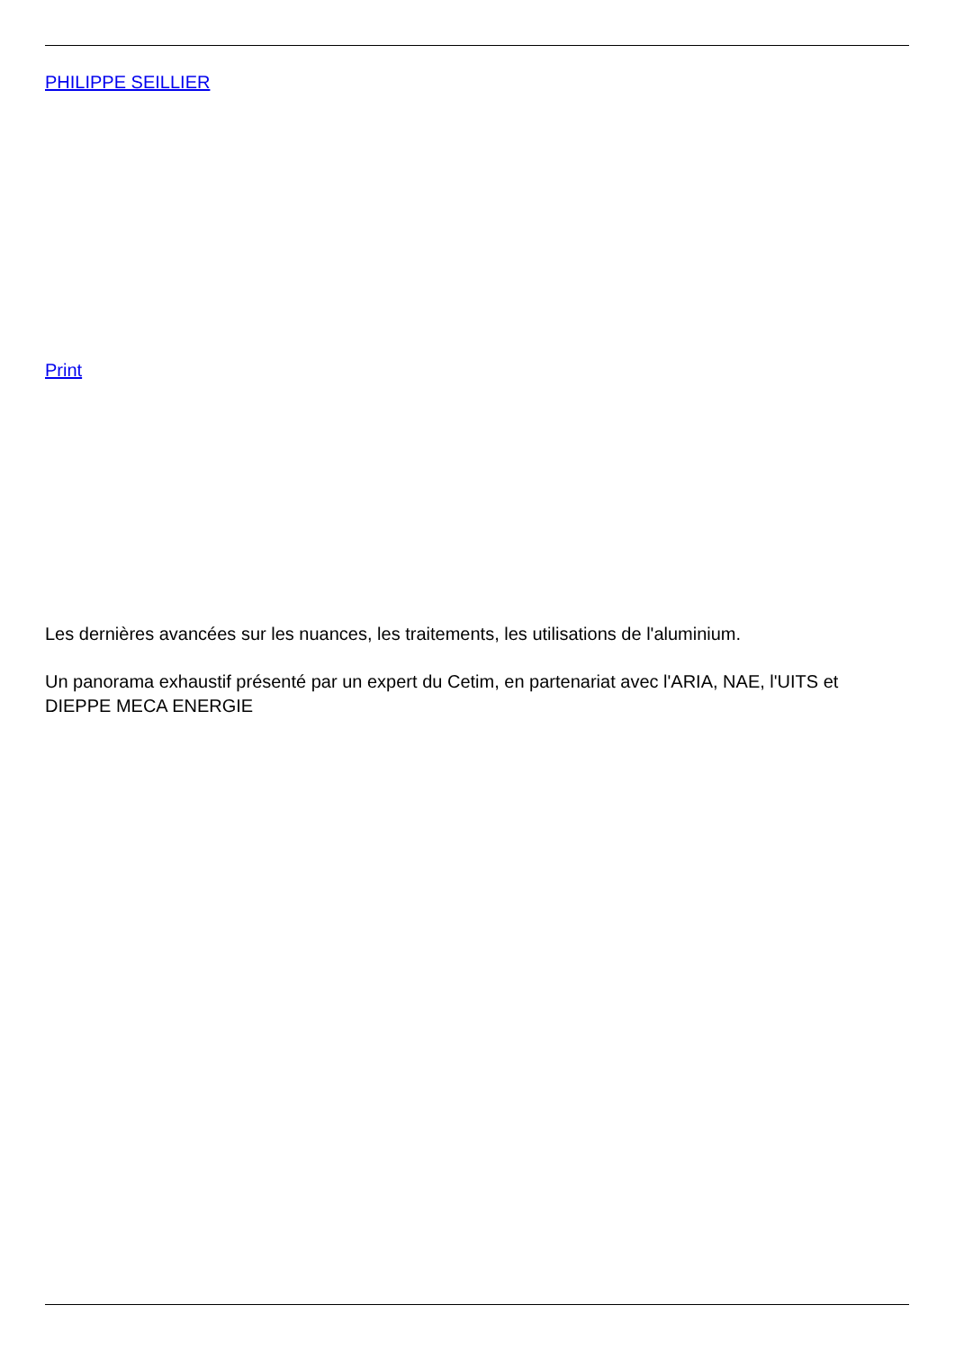PHILIPPE SEILLIER
Print
Les dernières avancées sur les nuances, les traitements, les utilisations de l'aluminium.
Un panorama exhaustif présenté par un expert du Cetim, en partenariat avec l'ARIA, NAE, l'UITS et DIEPPE MECA ENERGIE